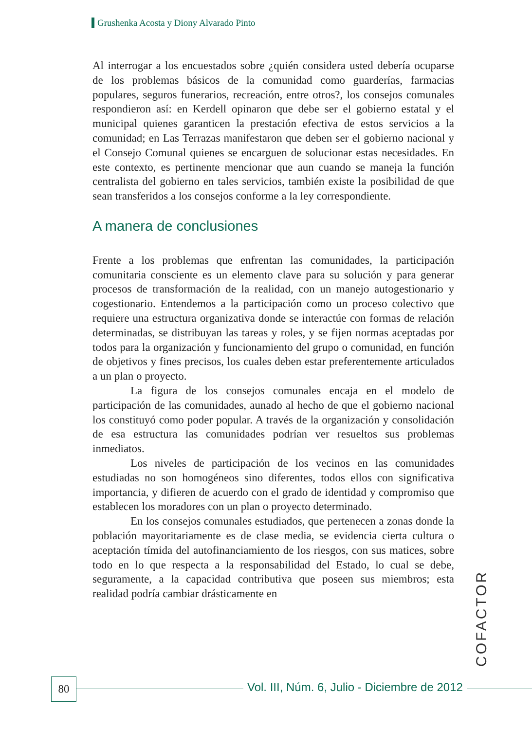Grushenka Acosta y Diony Alvarado Pinto
Al interrogar a los encuestados sobre ¿quién considera usted debería ocuparse de los problemas básicos de la comunidad como guarderías, farmacias populares, seguros funerarios, recreación, entre otros?, los consejos comunales respondieron así: en Kerdell opinaron que debe ser el gobierno estatal y el municipal quienes garanticen la prestación efectiva de estos servicios a la comunidad; en Las Terrazas manifestaron que deben ser el gobierno nacional y el Consejo Comunal quienes se encarguen de solucionar estas necesidades. En este contexto, es pertinente mencionar que aun cuando se maneja la función centralista del gobierno en tales servicios, también existe la posibilidad de que sean transferidos a los consejos conforme a la ley correspondiente.
A manera de conclusiones
Frente a los problemas que enfrentan las comunidades, la participación comunitaria consciente es un elemento clave para su solución y para generar procesos de transformación de la realidad, con un manejo autogestionario y cogestionario. Entendemos a la participación como un proceso colectivo que requiere una estructura organizativa donde se interactúe con formas de relación determinadas, se distribuyan las tareas y roles, y se fijen normas aceptadas por todos para la organización y funcionamiento del grupo o comunidad, en función de objetivos y fines precisos, los cuales deben estar preferentemente articulados a un plan o proyecto.
La figura de los consejos comunales encaja en el modelo de participación de las comunidades, aunado al hecho de que el gobierno nacional los constituyó como poder popular. A través de la organización y consolidación de esa estructura las comunidades podrían ver resueltos sus problemas inmediatos.
Los niveles de participación de los vecinos en las comunidades estudiadas no son homogéneos sino diferentes, todos ellos con significativa importancia, y difieren de acuerdo con el grado de identidad y compromiso que establecen los moradores con un plan o proyecto determinado.
En los consejos comunales estudiados, que pertenecen a zonas donde la población mayoritariamente es de clase media, se evidencia cierta cultura o aceptación tímida del autofinanciamiento de los riesgos, con sus matices, sobre todo en lo que respecta a la responsabilidad del Estado, lo cual se debe, seguramente, a la capacidad contributiva que poseen sus miembros; esta realidad podría cambiar drásticamente en
COFACTOR
80
Vol. III, Núm. 6, Julio - Diciembre de 2012